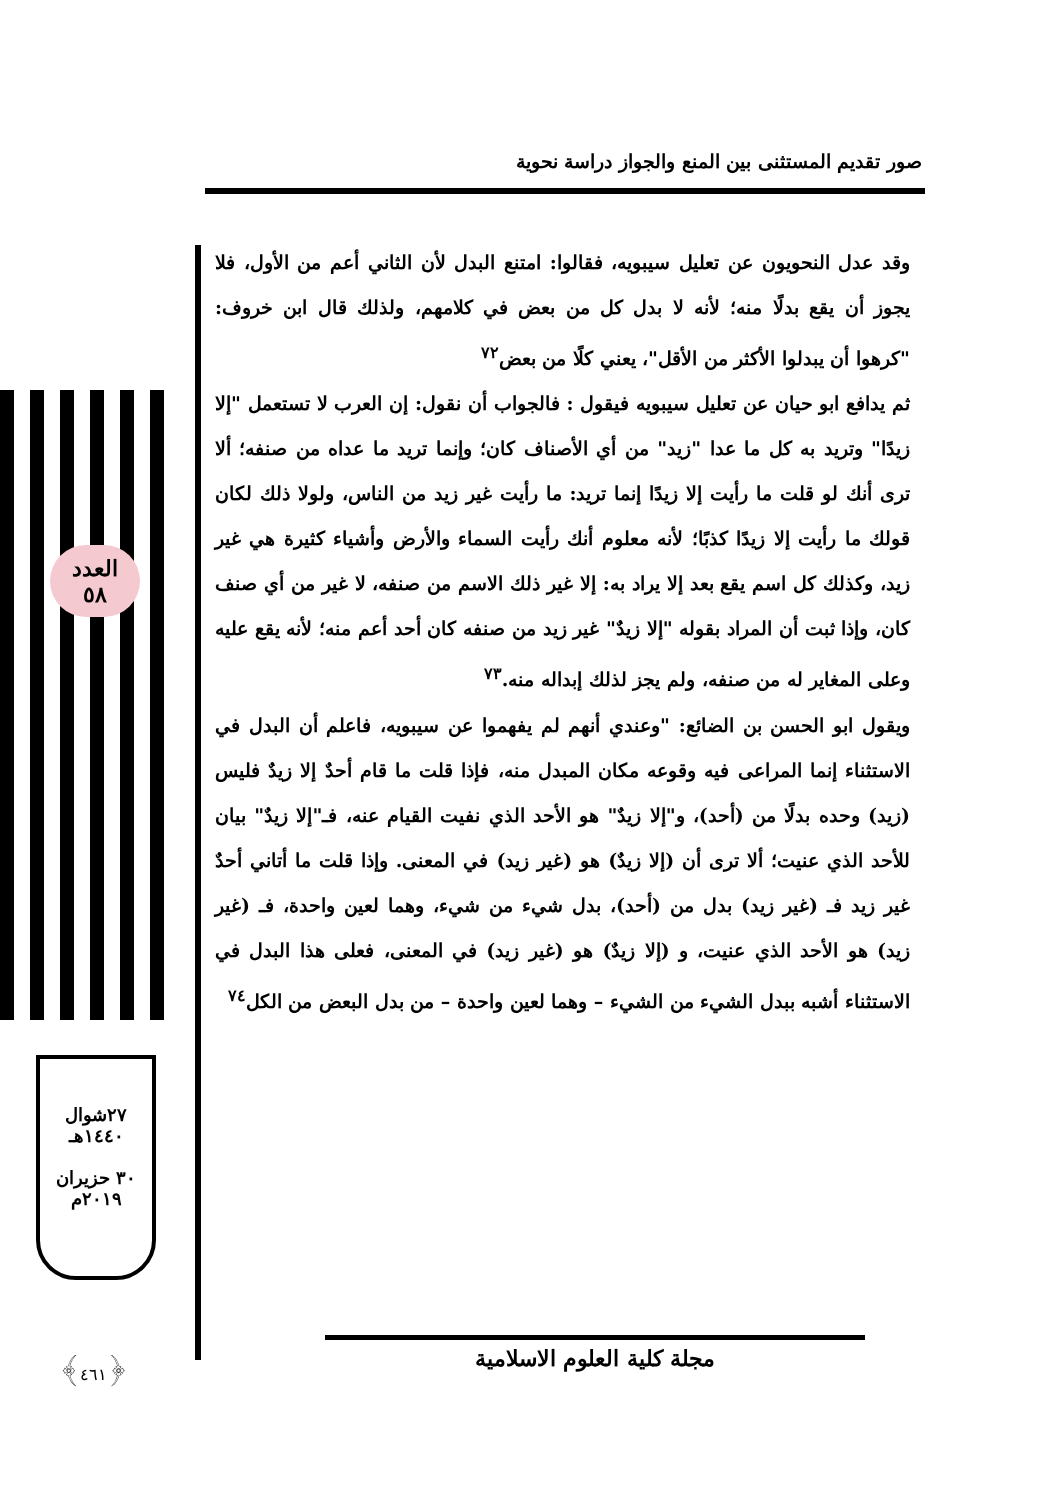صور تقديم المستثنى بين المنع والجواز دراسة نحوية
العدد
٥٨
وقد عدل النحويون عن تعليل سيبويه، فقالوا: امتنع البدل لأن الثاني أعم من الأول، فلا يجوز أن يقع بدلًا منه؛ لأنه لا بدل كل من بعض في كلامهم، ولذلك قال ابن خروف: "كرهوا أن يبدلوا الأكثر من الأقل"، يعني كلًا من بعض<sup>٧٢</sup>
ثم يدافع ابو حيان عن تعليل سيبويه فيقول : فالجواب أن نقول: إن العرب لا تستعمل "إلا زيدًا" وتريد به كل ما عدا "زيد" من أي الأصناف كان؛ وإنما تريد ما عداه من صنفه؛ ألا ترى أنك لو قلت ما رأيت إلا زيدًا إنما تريد: ما رأيت غير زيد من الناس، ولولا ذلك لكان قولك ما رأيت إلا زيدًا كذبًا؛ لأنه معلوم أنك رأيت السماء والأرض وأشياء كثيرة هي غير زيد، وكذلك كل اسم يقع بعد إلا يراد به: إلا غير ذلك الاسم من صنفه، لا غير من أي صنف كان، وإذا ثبت أن المراد بقوله "إلا زيدٌ" غير زيد من صنفه كان أحد أعم منه؛ لأنه يقع عليه وعلى المغاير له من صنفه، ولم يجز لذلك إبداله منه.<sup>٧٣</sup>
ويقول ابو الحسن بن الضائع: "وعندي أنهم لم يفهموا عن سيبويه، فاعلم أن البدل في الاستثناء إنما المراعى فيه وقوعه مكان المبدل منه، فإذا قلت ما قام أحدٌ إلا زيدٌ فليس (زيد) وحده بدلًا من (أحد)، و"إلا زيدٌ" هو الأحد الذي نفيت القيام عنه، فـ"إلا زيدٌ" بيان للأحد الذي عنيت؛ ألا ترى أن (إلا زيدٌ) هو (غير زيد) في المعنى. وإذا قلت ما أتاني أحدٌ غير زيد فـ (غير زيد) بدل من (أحد)، بدل شيء من شيء، وهما لعين واحدة، فـ (غير زيد) هو الأحد الذي عنيت، و (إلا زيدٌ) هو (غير زيد) في المعنى، فعلى هذا البدل في الاستثناء أشبه ببدل الشيء من الشيء – وهما لعين واحدة – من بدل البعض من الكل<sup>٧٤</sup>
٢٧شوال
١٤٤٠هـ
٣٠ حزيران
٢٠١٩م
﴿٤٦١﴾ مجلة كلية العلوم الاسلامية